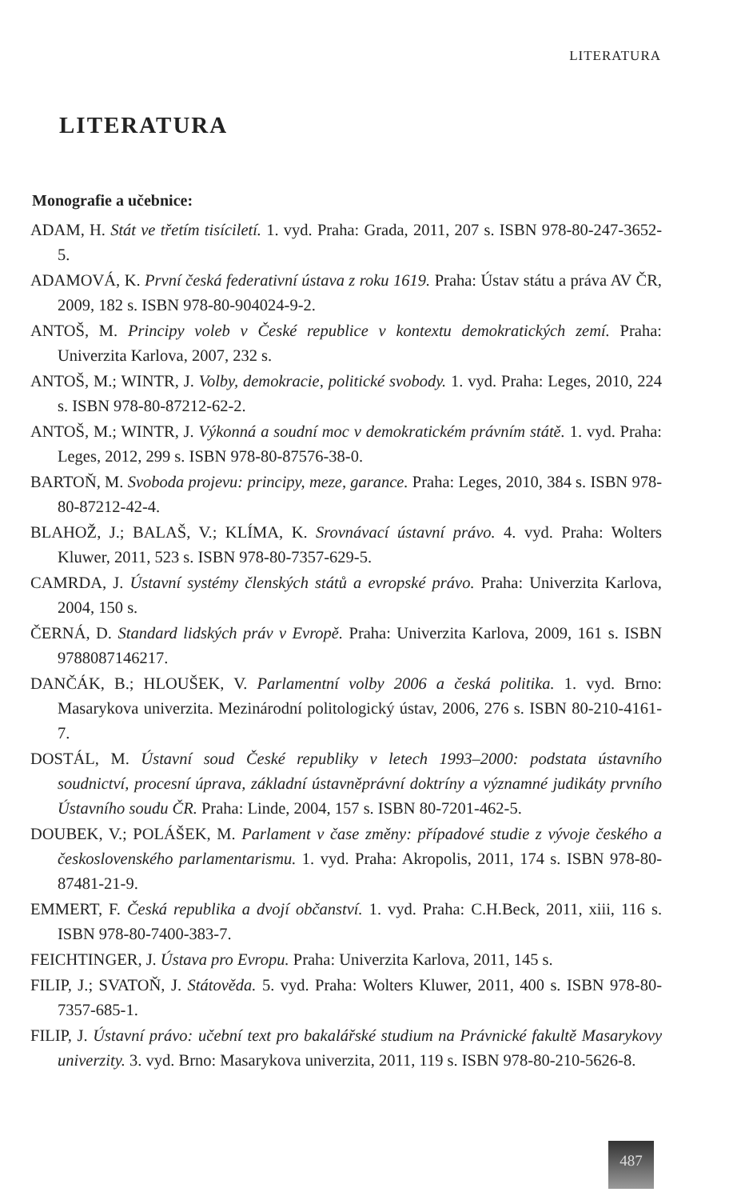LITERATURA
LITERATURA
Monografie a učebnice:
ADAM, H. Stát ve třetím tisíciletí. 1. vyd. Praha: Grada, 2011, 207 s. ISBN 978-80-247-3652-5.
ADAMOVÁ, K. První česká federativní ústava z roku 1619. Praha: Ústav státu a práva AV ČR, 2009, 182 s. ISBN 978-80-904024-9-2.
ANTOŠ, M. Principy voleb v České republice v kontextu demokratických zemí. Praha: Univerzita Karlova, 2007, 232 s.
ANTOŠ, M.; WINTR, J. Volby, demokracie, politické svobody. 1. vyd. Praha: Leges, 2010, 224 s. ISBN 978-80-87212-62-2.
ANTOŠ, M.; WINTR, J. Výkonná a soudní moc v demokratickém právním státě. 1. vyd. Praha: Leges, 2012, 299 s. ISBN 978-80-87576-38-0.
BARTOŇ, M. Svoboda projevu: principy, meze, garance. Praha: Leges, 2010, 384 s. ISBN 978-80-87212-42-4.
BLAHOŽ, J.; BALAŠ, V.; KLÍMA, K. Srovnávací ústavní právo. 4. vyd. Praha: Wolters Kluwer, 2011, 523 s. ISBN 978-80-7357-629-5.
CAMRDA, J. Ústavní systémy členských států a evropské právo. Praha: Univerzita Karlova, 2004, 150 s.
ČERNÁ, D. Standard lidských práv v Evropě. Praha: Univerzita Karlova, 2009, 161 s. ISBN 9788087146217.
DANČÁK, B.; HLOUŠEK, V. Parlamentní volby 2006 a česká politika. 1. vyd. Brno: Masarykova univerzita. Mezinárodní politologický ústav, 2006, 276 s. ISBN 80-210-4161-7.
DOSTÁL, M. Ústavní soud České republiky v letech 1993–2000: podstata ústavního soudnictví, procesní úprava, základní ústavněprávní doktríny a významné judikáty prvního Ústavního soudu ČR. Praha: Linde, 2004, 157 s. ISBN 80-7201-462-5.
DOUBEK, V.; POLÁŠEK, M. Parlament v čase změny: případové studie z vývoje českého a československého parlamentarismu. 1. vyd. Praha: Akropolis, 2011, 174 s. ISBN 978-80-87481-21-9.
EMMERT, F. Česká republika a dvojí občanství. 1. vyd. Praha: C.H.Beck, 2011, xiii, 116 s. ISBN 978-80-7400-383-7.
FEICHTINGER, J. Ústava pro Evropu. Praha: Univerzita Karlova, 2011, 145 s.
FILIP, J.; SVATOŇ, J. Státověda. 5. vyd. Praha: Wolters Kluwer, 2011, 400 s. ISBN 978-80-7357-685-1.
FILIP, J. Ústavní právo: učební text pro bakalářské studium na Právnické fakultě Masarykovy univerzity. 3. vyd. Brno: Masarykova univerzita, 2011, 119 s. ISBN 978-80-210-5626-8.
487